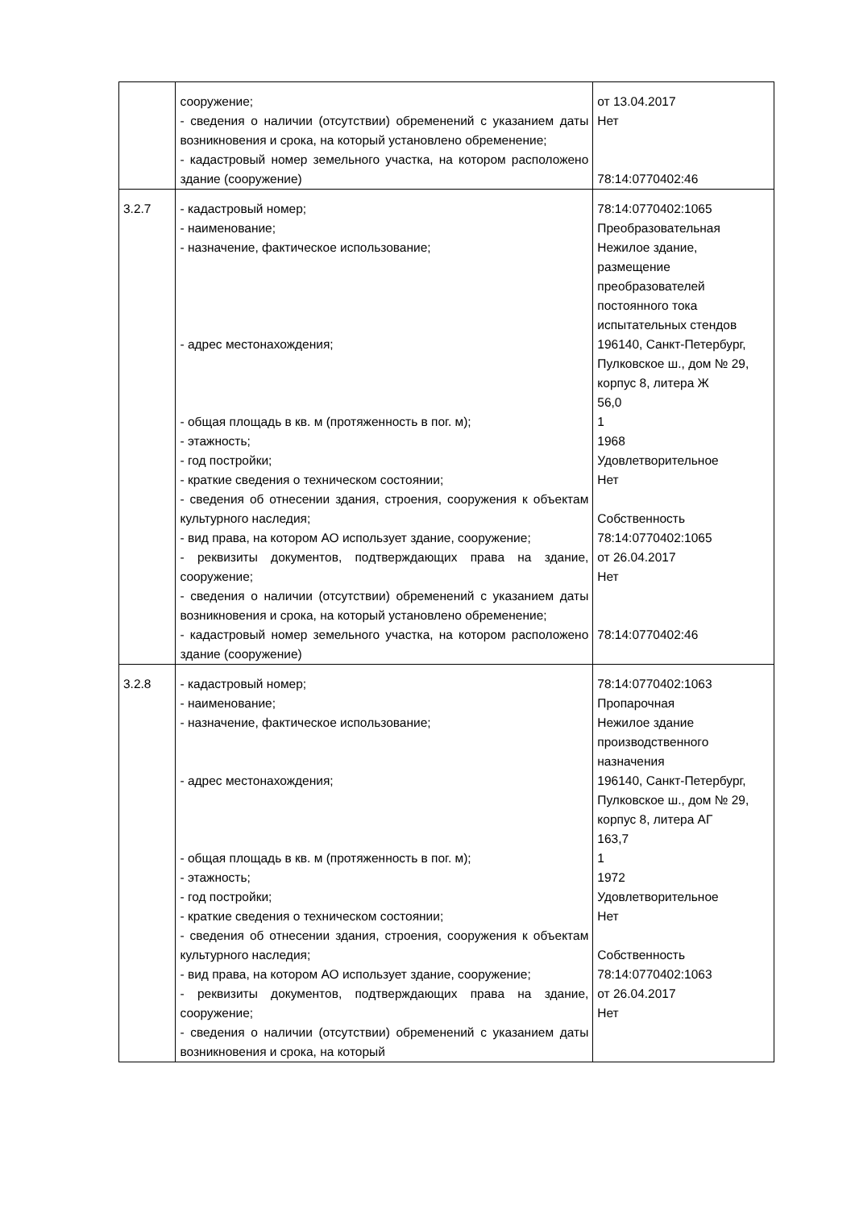| | сооружение; - сведения о наличии (отсутствии) обременений с указанием даты возникновения и срока, на который установлено обременение; - кадастровый номер земельного участка, на котором расположено здание (сооружение) | от 13.04.2017 Нет 78:14:0770402:46 |
| 3.2.7 | - кадастровый номер; - наименование; - назначение, фактическое использование; - адрес местонахождения; - общая площадь в кв. м (протяженность в пог. м); - этажность; - год постройки; - краткие сведения о техническом состоянии; - сведения об отнесении здания, строения, сооружения к объектам культурного наследия; - вид права, на котором АО использует здание, сооружение; - реквизиты документов, подтверждающих права на здание, сооружение; - сведения о наличии (отсутствии) обременений с указанием даты возникновения и срока, на который установлено обременение; - кадастровый номер земельного участка, на котором расположено здание (сооружение) | 78:14:0770402:1065 Преобразовательная Нежилое здание, размещение преобразователей постоянного тока испытательных стендов 196140, Санкт-Петербург, Пулковское ш., дом № 29, корпус 8, литера Ж 56,0 1 1968 Удовлетворительное Нет Собственность 78:14:0770402:1065 от 26.04.2017 Нет 78:14:0770402:46 |
| 3.2.8 | - кадастровый номер; - наименование; - назначение, фактическое использование; - адрес местонахождения; - общая площадь в кв. м (протяженность в пог. м); - этажность; - год постройки; - краткие сведения о техническом состоянии; - сведения об отнесении здания, строения, сооружения к объектам культурного наследия; - вид права, на котором АО использует здание, сооружение; - реквизиты документов, подтверждающих права на здание, сооружение; - сведения о наличии (отсутствии) обременений с указанием даты возникновения и срока, на который | 78:14:0770402:1063 Пропарочная Нежилое здание производственного назначения 196140, Санкт-Петербург, Пулковское ш., дом № 29, корпус 8, литера АГ 163,7 1 1972 Удовлетворительное Нет Собственность 78:14:0770402:1063 от 26.04.2017 Нет |